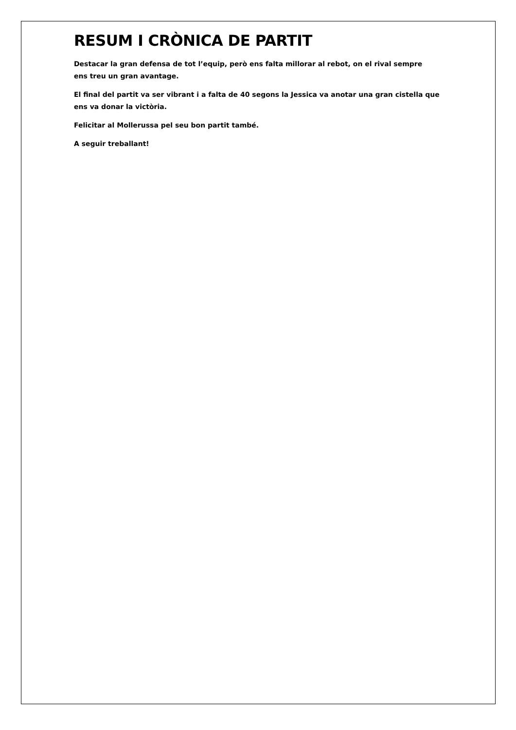RESUM I CRÒNICA DE PARTIT
Destacar la gran defensa de tot l’equip, però ens falta millorar al rebot, on el rival sempre
ens treu un gran avantage.
El final del partit va ser vibrant i a falta de 40 segons la Jessica va anotar una gran cistella que
ens va donar la victòria.
Felicitar al Mollerussa pel seu bon partit també.
A seguir treballant!